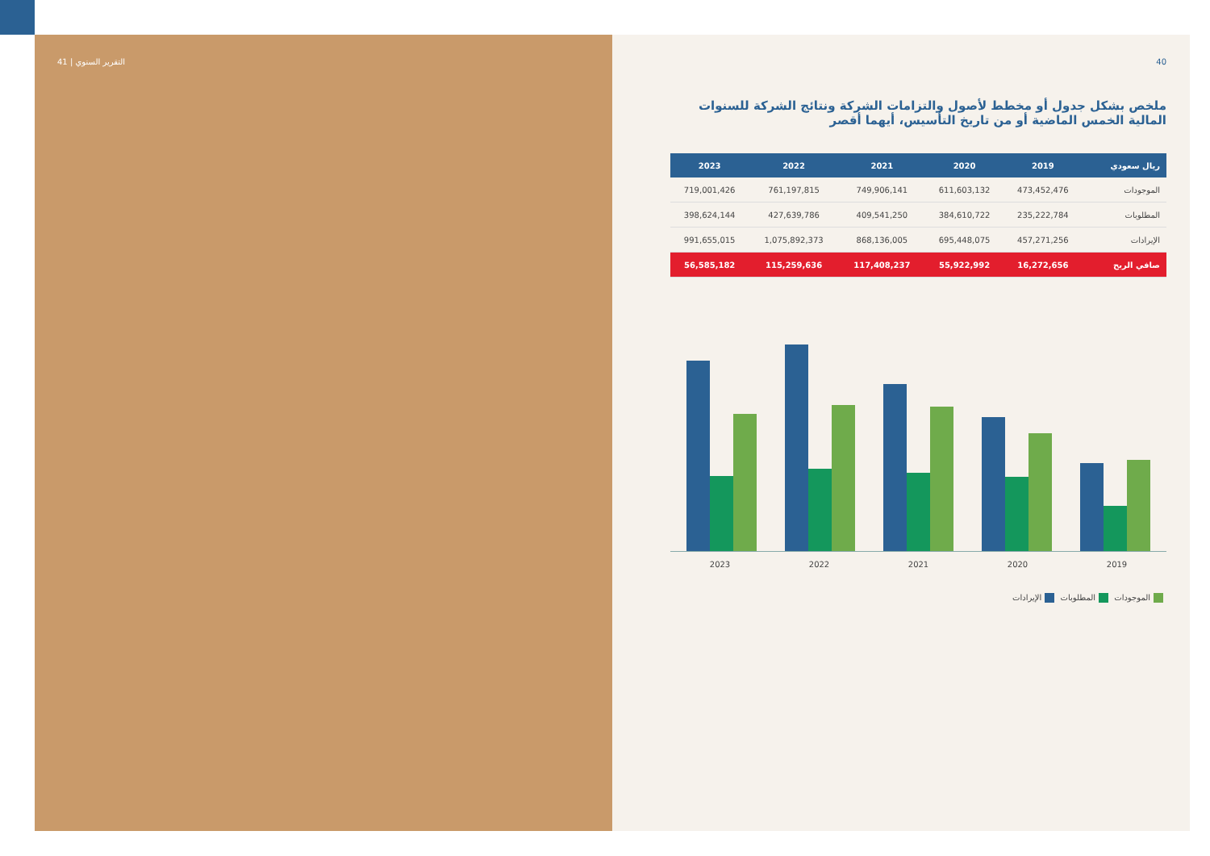41 | التقرير السنوي
40
ملخص بشكل جدول أو مخطط لأصول والتزامات الشركة ونتائج الشركة للسنوات المالية الخمس الماضية أو من تاريخ التأسيس، أيهما أقصر
| ريال سعودي | 2019 | 2020 | 2021 | 2022 | 2023 |
| --- | --- | --- | --- | --- | --- |
| الموجودات | 473,452,476 | 611,603,132 | 749,906,141 | 761,197,815 | 719,001,426 |
| المطلوبات | 235,222,784 | 384,610,722 | 409,541,250 | 427,639,786 | 398,624,144 |
| الإيرادات | 457,271,256 | 695,448,075 | 868,136,005 | 1,075,892,373 | 991,655,015 |
| صافي الربح | 16,272,656 | 55,922,992 | 117,408,237 | 115,259,636 | 56,585,182 |
2019 2020 2021 2022 2023
الموجودات المطلوبات الإيرادات